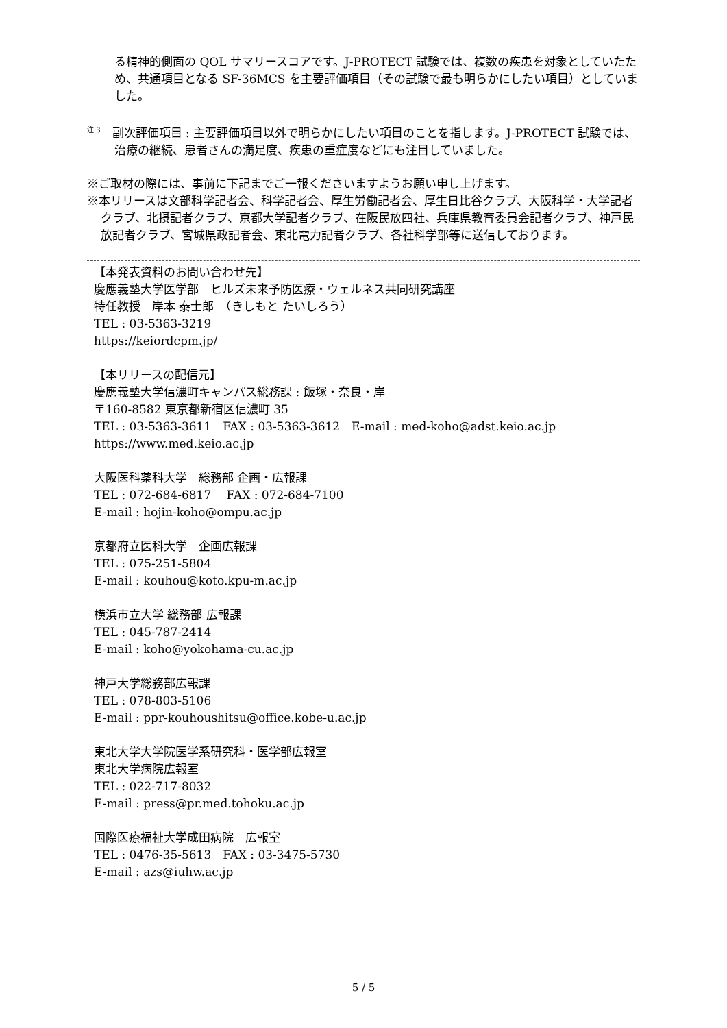る精神的側面の QOL サマリースコアです。J-PROTECT 試験では、複数の疾患を対象としていたため、共通項目となる SF-36MCS を主要評価項目（その試験で最も明らかにしたい項目）としていました。
<sup>注 3</sup>　副次評価項目 : 主要評価項目以外で明らかにしたい項目のことを指します。J-PROTECT 試験では、治療の継続、患者さんの満足度、疾患の重症度などにも注目していました。
※ご取材の際には、事前に下記までご一報くださいますようお願い申し上げます。
※本リリースは文部科学記者会、科学記者会、厚生労働記者会、厚生日比谷クラブ、大阪科学・大学記者クラブ、北摂記者クラブ、京都大学記者クラブ、在阪民放四社、兵庫県教育委員会記者クラブ、神戸民放記者クラブ、宮城県政記者会、東北電力記者クラブ、各社科学部等に送信しております。
【本発表資料のお問い合わせ先】
慶應義塾大学医学部　ヒルズ未来予防医療・ウェルネス共同研究講座
特任教授　岸本 泰士郎　（きしもと たいしろう）
TEL : 03-5363-3219
https://keiordcpm.jp/
【本リリースの配信元】
慶應義塾大学信濃町キャンパス総務課 : 飯塚・奈良・岸
〒160-8582 東京都新宿区信濃町 35
TEL : 03-5363-3611　FAX : 03-5363-3612　E-mail : med-koho@adst.keio.ac.jp
https://www.med.keio.ac.jp
大阪医科薬科大学　総務部 企画・広報課
TEL : 072-684-6817　 FAX : 072-684-7100
E-mail : hojin-koho@ompu.ac.jp
京都府立医科大学　企画広報課
TEL : 075-251-5804
E-mail : kouhou@koto.kpu-m.ac.jp
横浜市立大学 総務部 広報課
TEL : 045-787-2414
E-mail : koho@yokohama-cu.ac.jp
神戸大学総務部広報課
TEL : 078-803-5106
E-mail : ppr-kouhoushitsu@office.kobe-u.ac.jp
東北大学大学院医学系研究科・医学部広報室
東北大学病院広報室
TEL : 022-717-8032
E-mail : press@pr.med.tohoku.ac.jp
国際医療福祉大学成田病院　広報室
TEL : 0476-35-5613　FAX : 03-3475-5730
E-mail : azs@iuhw.ac.jp
5 / 5